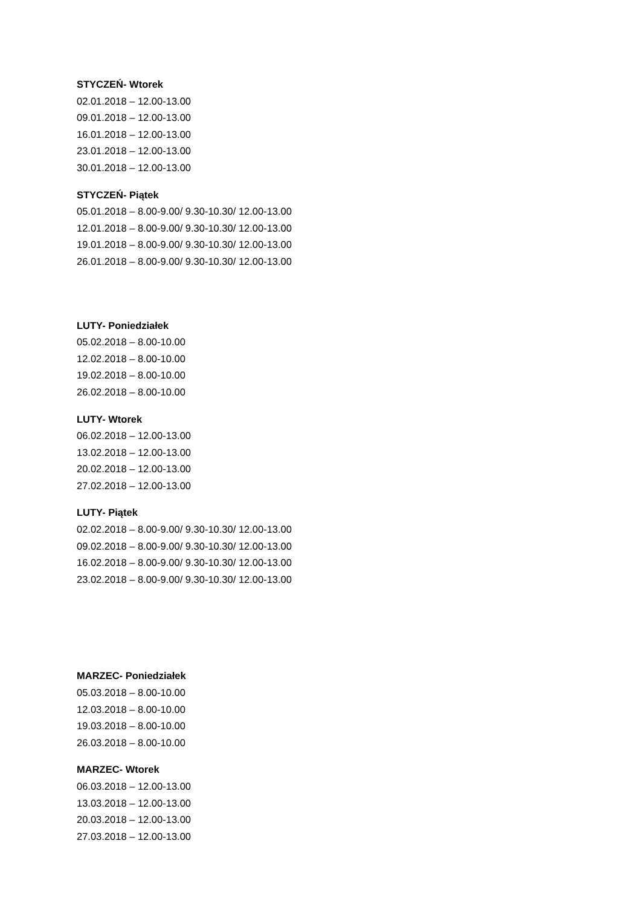STYCZEŃ- Wtorek
02.01.2018 – 12.00-13.00
09.01.2018 – 12.00-13.00
16.01.2018 – 12.00-13.00
23.01.2018 – 12.00-13.00
30.01.2018 – 12.00-13.00
STYCZEŃ- Piątek
05.01.2018 – 8.00-9.00/ 9.30-10.30/ 12.00-13.00
12.01.2018 – 8.00-9.00/ 9.30-10.30/ 12.00-13.00
19.01.2018 – 8.00-9.00/ 9.30-10.30/ 12.00-13.00
26.01.2018 – 8.00-9.00/ 9.30-10.30/ 12.00-13.00
LUTY- Poniedziałek
05.02.2018 – 8.00-10.00
12.02.2018 – 8.00-10.00
19.02.2018 – 8.00-10.00
26.02.2018 – 8.00-10.00
LUTY- Wtorek
06.02.2018 – 12.00-13.00
13.02.2018 – 12.00-13.00
20.02.2018 – 12.00-13.00
27.02.2018 – 12.00-13.00
LUTY- Piątek
02.02.2018 – 8.00-9.00/ 9.30-10.30/ 12.00-13.00
09.02.2018 – 8.00-9.00/ 9.30-10.30/ 12.00-13.00
16.02.2018 – 8.00-9.00/ 9.30-10.30/ 12.00-13.00
23.02.2018 – 8.00-9.00/ 9.30-10.30/ 12.00-13.00
MARZEC- Poniedziałek
05.03.2018 – 8.00-10.00
12.03.2018 – 8.00-10.00
19.03.2018 – 8.00-10.00
26.03.2018 – 8.00-10.00
MARZEC- Wtorek
06.03.2018 – 12.00-13.00
13.03.2018 – 12.00-13.00
20.03.2018 – 12.00-13.00
27.03.2018 – 12.00-13.00